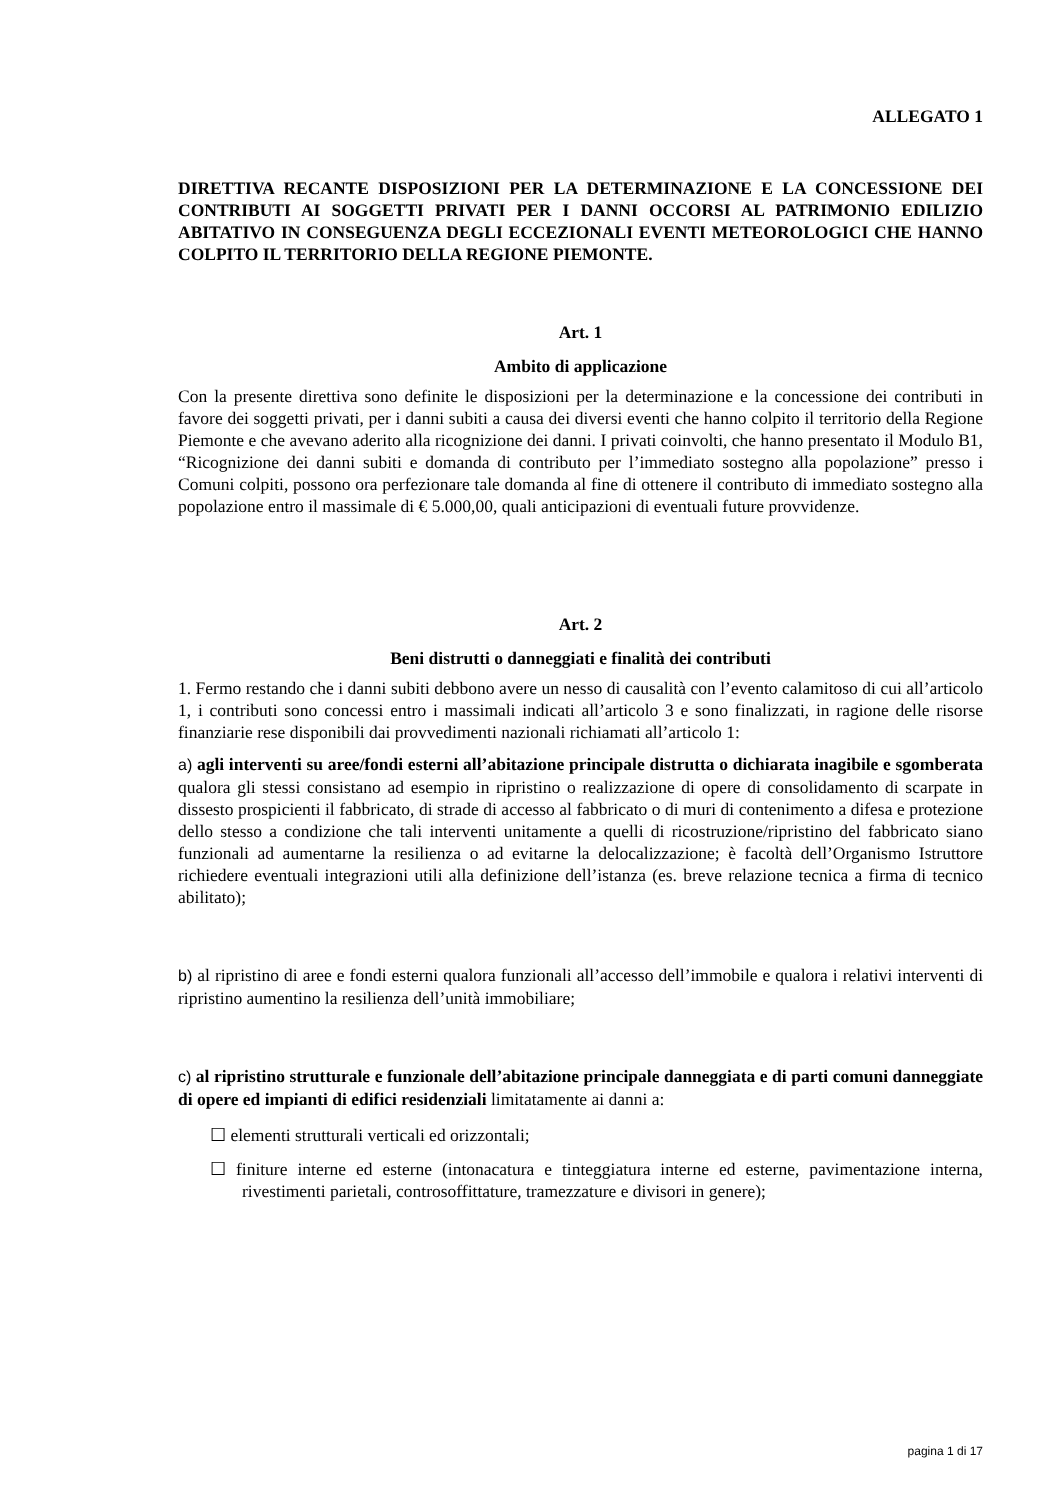ALLEGATO 1
DIRETTIVA RECANTE DISPOSIZIONI PER LA DETERMINAZIONE E LA CONCESSIONE DEI CONTRIBUTI AI SOGGETTI PRIVATI PER I DANNI OCCORSI AL PATRIMONIO EDILIZIO ABITATIVO IN CONSEGUENZA DEGLI ECCEZIONALI EVENTI METEOROLOGICI CHE HANNO COLPITO IL TERRITORIO DELLA REGIONE PIEMONTE.
Art. 1
Ambito di applicazione
Con la presente direttiva sono definite le disposizioni per la determinazione e la concessione dei contributi in favore dei soggetti privati, per i danni subiti a causa dei diversi eventi che hanno colpito il territorio della Regione Piemonte e che avevano aderito alla ricognizione dei danni. I privati coinvolti, che hanno presentato il Modulo B1, “Ricognizione dei danni subiti e domanda di contributo per l’immediato sostegno alla popolazione” presso i Comuni colpiti, possono ora perfezionare tale domanda al fine di ottenere il contributo di immediato sostegno alla popolazione entro il massimale di € 5.000,00, quali anticipazioni di eventuali future provvidenze.
Art. 2
Beni distrutti o danneggiati e finalità dei contributi
1. Fermo restando che i danni subiti debbono avere un nesso di causalità con l’evento calamitoso di cui all’articolo 1, i contributi sono concessi entro i massimali indicati all’articolo 3 e sono finalizzati, in ragione delle risorse finanziarie rese disponibili dai provvedimenti nazionali richiamati all’articolo 1:
a) agli interventi su aree/fondi esterni all’abitazione principale distrutta o dichiarata inagibile e sgomberata qualora gli stessi consistano ad esempio in ripristino o realizzazione di opere di consolidamento di scarpate in dissesto prospicienti il fabbricato, di strade di accesso al fabbricato o di muri di contenimento a difesa e protezione dello stesso a condizione che tali interventi unitamente a quelli di ricostruzione/ripristino del fabbricato siano funzionali ad aumentarne la resilienza o ad evitarne la delocalizzazione; è facoltà dell’Organismo Istruttore richiedere eventuali integrazioni utili alla definizione dell’istanza (es. breve relazione tecnica a firma di tecnico abilitato);
b) al ripristino di aree e fondi esterni qualora funzionali all’accesso dell’immobile e qualora i relativi interventi di ripristino aumentino la resilienza dell’unità immobiliare;
c) al ripristino strutturale e funzionale dell’abitazione principale danneggiata e di parti comuni danneggiate di opere ed impianti di edifici residenziali limitatamente ai danni a:
☐ elementi strutturali verticali ed orizzontali;
☐ finiture interne ed esterne (intonacatura e tinteggiatura interne ed esterne, pavimentazione interna, rivestimenti parietali, controsoffittature, tramezzature e divisori in genere);
pagina 1 di 17